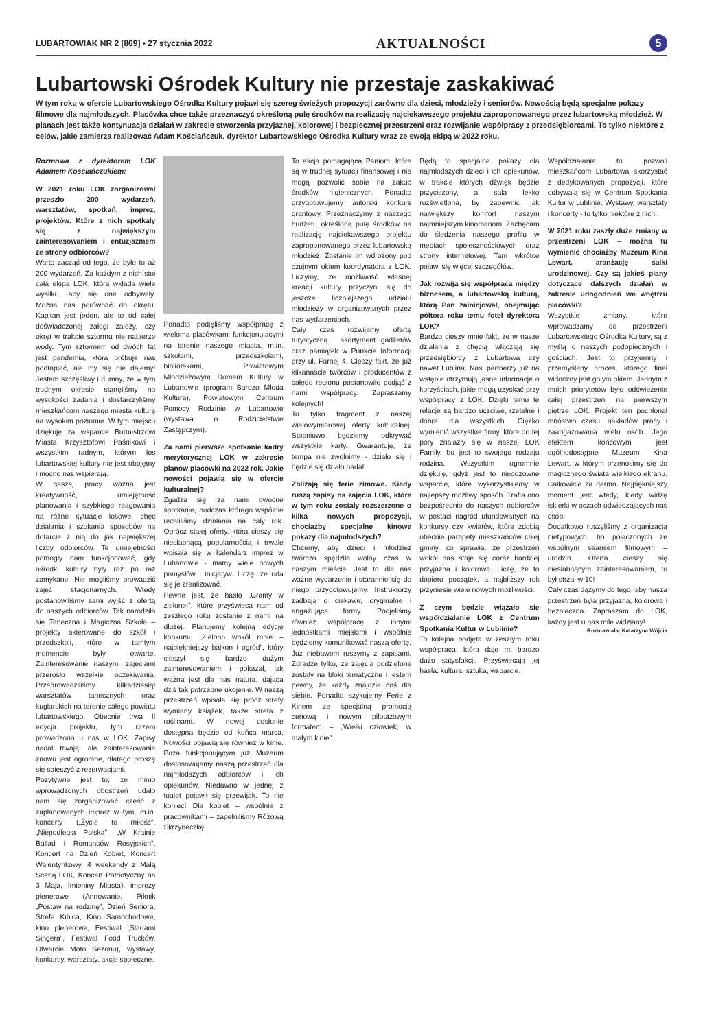LUBARTOWIAK NR 2 [869] • 27 stycznia 2022 AKTUALNOŚCI 5
Lubartowski Ośrodek Kultury nie przestaje zaskakiwać
W tym roku w ofercie Lubartowskiego Ośrodka Kultury pojawi się szereg świeżych propozycji zarówno dla dzieci, młodzieży i seniorów. Nowością będą specjalne pokazy filmowe dla najmłodszych. Placówka chce także przeznaczyć określoną pulę środków na realizację najciekawszego projektu zaproponowanego przez lubartowską młodzież. W planach jest także kontynuacja działań w zakresie stworzenia przyjaznej, kolorowej i bezpiecznej przestrzeni oraz rozwijanie współpracy z przedsiębiorcami. To tylko niektóre z celów, jakie zamierza realizować Adam Kościańczuk, dyrektor Lubartowskiego Ośrodka Kultury wraz ze swoją ekipą w 2022 roku.
Rozmowa z dyrektorem LOK Adamem Kościańczukiem:
W 2021 roku LOK zorganizował przeszło 200 wydarzeń, warsztatów, spotkań, imprez, projektów. Które z nich spotkały się z największym zainteresowaniem i entuzjazmem ze strony odbiorców?
Warto zacząć od tego, że było to aż 200 wydarzeń. Za każdym z nich stoi cała ekipa LOK, która wkłada wiele wysiłku, aby się one odbywały. Można nas porównać do okrętu. Kapitan jest jeden, ale to od całej doświadczonej załogi zależy, czy okręt w trakcie sztormu nie nabierze wody. Tym sztormem od dwóch lat jest pandemia, która próbuje nas podtapiać, ale my się nie dajemy! Jestem szczęśliwy i dumny, że w tym trudnym okresie stanęliśmy na wysokości zadania i dostarczyliśmy mieszkańcom naszego miasta kulturę na wysokim poziomie. W tym miejscu dziękuję za wsparcie Burmistrzowi Miasta Krzysztofowi Paśnikowi i wszystkim radnym, którym los lubartowskiej kultury nie jest obojętny i mocno nas wspierają.
W naszej pracy ważna jest kreatywność, umiejętność planowania i szybkiego reagowania na różne sytuacje losowe, chęć działania i szukania sposobów na dotarcie z nią do jak największej liczby odbiorców. Te umiejętności pomogły nam funkcjonować, gdy ośrodki kultury były raz po raz zamykane. Nie mogliśmy prowadzić zajęć stacjonarnych. Wtedy postanowiliśmy sami wyjść z ofertą do naszych odbiorców. Tak narodziła się Taneczna i Magiczna Szkoła – projekty skierowane do szkół i przedszkoli, które w tamtym momencie były otwarte. Zainteresowanie naszymi zajęciami przerosło wszelkie oczekiwania. Przeprowadziliśmy kilkadziesiąt warsztatów tanecznych oraz kuglarskich na terenie całego powiatu lubartowskiego. Obecnie trwa II edycja projektu, tym razem prowadzona u nas w LOK. Zapisy nadal trwają, ale zainteresowanie znowu jest ogromne, dlatego proszę się spieszyć z rezerwacjami.
Pozytywne jest to, że mimo wprowadzonych obostrzeń udało nam się zorganizować część z zaplanowanych imprez w tym, m.in. koncerty („Życie to miłość”, „Niepodległa Polska”, „W Krainie Ballad i Romansów Rosyjskich”, Koncert na Dzień Kobiet, Koncert Walentynkowy, 4 weekendy z Małą Sceną LOK, Koncert Patriotyczny na 3 Maja, Imieniny Miasta), imprezy plenerowe (Annowanie, Piknik „Postaw na rodzinę”, Dzień Seniora, Strefa Kibica, Kino Samochodowe, kino plenerowe, Festiwal „Śladami Singera”, Festiwal Food Trucków, Otwarcie Moto Sezonu), wystawy, konkursy, warsztaty, akcje społeczne.
Ponadto podjęliśmy współpracę z wieloma placówkami funkcjonującymi na terenie naszego miasta, m.in. szkołami, przedszkolami, bibliotekami, Powiatowym Młodzieżowym Domem Kultury w Lubartowie (program Bardzo Młoda Kultura), Powiatowym Centrum Pomocy Rodzinie w Lubartowie (wystawa o Rodzicielstwie Zastępczym).
Za nami pierwsze spotkanie kadry merytorycznej LOK w zakresie planów placówki na 2022 rok. Jakie nowości pojawią się w ofercie kulturalnej?
Zgadza się, za nami owocne spotkanie, podczas którego wspólnie ustaliliśmy działania na cały rok. Oprócz stałej oferty, która cieszy się niesłabnącą popularnością i trwale wpisała się w kalendarz imprez w Lubartowie - mamy wiele nowych pomysłów i inicjatyw. Liczę, że uda się je zrealizować.
Pewne jest, że hasło „Gramy w zielone!”, które przyświeca nam od zeszłego roku zostanie z nami na dłużej. Planujemy kolejną edycję konkursu „Zielono wokół mnie – najpiękniejszy balkon i ogród”, który cieszył się bardzo dużym zainteresowaniem i pokazał, jak ważna jest dla nas natura, dająca dziś tak potrzebne ukojenie. W naszą przestrzeń wpisała się prócz strefy wymiany książek, także strefa z roślinami. W nowej odsłonie dostępna będzie od końca marca. Nowości pojawią się również w kinie. Poza funkcjonującym już Muzeum dostosowujemy naszą przestrzeń dla najmłodszych odbiorców i ich opiekunów. Niedawno w jednej z toalet pojawił się przewijak. To nie koniec! Dla kobiet – wspólnie z pracownikami – zapełniliśmy Różową Skrzyneczkę.
To akcja pomagająca Paniom, które są w trudnej sytuacji finansowej i nie mogą pozwolić sobie na zakup środków higienicznych. Ponadto przygotowujemy autorski konkurs grantowy. Przeznaczymy z naszego budżetu określoną pulę środków na realizację najciekawszego projektu zaproponowanego przez lubartowską młodzież. Zostanie on wdrożony pod czujnym okiem koordynatora z LOK. Liczymy, że możliwość własnej kreacji kultury przyczyni się do jeszcze liczniejszego udziału młodzieży w organizowanych przez nas wydarzeniach.
Cały czas rozwijamy ofertę turystyczną i asortyment gadżetów oraz pamiątek w Punkcie Informacji przy ul. Farnej 4. Cieszy fakt, że już kilkanaście twórców i producentów z całego regionu postanowiło podjąć z nami współpracy. Zapraszamy kolejnych!
To tylko fragment z naszej wielowymiarowej oferty kulturalnej. Stopniowo będziemy odkrywać wszystkie karty. Gwarantuję, że tempa nie zwolnimy - działo się i będzie się działo nadal!
Zbliżają się ferie zimowe. Kiedy ruszą zapisy na zajęcia LOK, które w tym roku zostały rozszerzone o kilka nowych propozycji, chociażby specjalne kinowe pokazy dla najmłodszych?
Chcemy, aby dzieci i młodzież twórczo spędziła wolny czas w naszym mieście. Jest to dla nas ważne wydarzenie i starannie się do niego przygotowujemy. Instruktorzy zadbają o ciekawe, oryginalne i angażujące formy. Podjęliśmy również współpracę z innymi jednostkami miejskimi i wspólnie będziemy komunikować naszą ofertę. Już niebawem ruszymy z zapisami. Zdradzę tylko, że zajęcia podzielone zostały na bloki tematyczne i jestem pewny, że każdy znajdzie coś dla siebie. Ponadto szykujemy Ferie z Kinem ze specjalną promocją cenową i nowym pilotażowym formatem – „Wielki człowiek, w małym kinie”.
Będą to specjalne pokazy dla najmłodszych dzieci i ich opiekunów, w trakcie których dźwięk będzie przyciszony, a sala lekko rozświetlona, by zapewnić jak największy komfort naszym najmniejszym kinomanom. Zachęcam do śledzenia naszego profilu w mediach społecznościowych oraz strony internetowej. Tam wkrótce pojawi się więcej szczegółów.
Jak rozwija się współpraca między biznesem, a lubartowską kulturą, którą Pan zainicjował, obejmując półtora roku temu fotel dyrektora LOK?
Bardzo cieszy mnie fakt, że w nasze działania z chęcią włączają się przedsiębiorcy z Lubartowa czy nawet Lublina. Nasi partnerzy już na wstępie otrzymują jasne informacje o korzyściach, jakie mogą uzyskać przy współpracy z LOK. Dzięki temu te relacje są bardzo uczciwe, rzetelne i dobre dla wszystkich. Ciężko wymienić wszystkie firmy, które do tej pory znalazły się w naszej LOK Family, bo jest to swojego rodzaju rodzina. Wszystkim ogromnie dziękuję, gdyż jest to nieodzowne wsparcie, które wykorzystujemy w najlepszy możliwy sposób. Trafia ono bezpośrednio do naszych odbiorców w postaci nagród ufundowanych na konkursy czy kwiatów, które zdobią obecnie parapety mieszkańców całej gminy, co sprawia, że przestrzeń wokół nas staje się coraz bardziej przyjazna i kolorowa. Liczę, że to dopiero początek, a najbliższy rok przyniesie wiele nowych możliwości.
Z czym będzie wiązało się współdziałanie LOK z Centrum Spotkania Kultur w Lublinie?
To kolejna podjęta w zeszłym roku współpraca, która daje mi bardzo dużo satysfakcji. Przyświecają jej hasła: kultura, sztuka, wsparcie.
Współdziałanie to pozwoli mieszkańcom Lubartowa skorzystać z dedykowanych propozycji, które odbywają się w Centrum Spotkania Kultur w Lublinie. Wystawy, warsztaty i koncerty - to tylko niektóre z nich.
W 2021 roku zaszły duże zmiany w przestrzeni LOK – można tu wymienić chociażby Muzeum Kina Lewart, aranżację salki urodzinowej. Czy są jakieś plany dotyczące dalszych działań w zakresie udogodnień we wnętrzu placówki?
Wszystkie zmiany, które wprowadzamy do przestrzeni Lubartowskiego Ośrodka Kultury, są z myślą o naszych podopiecznych i gościach. Jest to przyjemny i przemyślany proces, którego finał widoczny jest gołym okiem. Jednym z moich priorytetów było odświeżenie całej przestrzeni na pierwszym piętrze LOK. Projekt ten pochłonął mnóstwo czasu, nakładów pracy i zaangażowania wielu osób. Jego efektem końcowym jest ogólnodostępne Muzeum Kina Lewart, w którym przenosimy się do magicznego świata wielkiego ekranu. Całkowicie za darmo. Najpiękniejszy moment jest wtedy, kiedy widzę iskierki w oczach odwiedzających nas osób.
Dodatkowo ruszyliśmy z organizacją nietypowych, bo połączonych ze wspólnym seansem filmowym – urodzin. Oferta cieszy się niesłabnącym zainteresowaniem, to był strzał w 10!
Cały czas dążymy do tego, aby nasza przestrzeń była przyjazna, kolorowa i bezpieczna. Zapraszam do LOK, każdy jest u nas mile widziany!
Rozmawiała: Katarzyna Wójcik